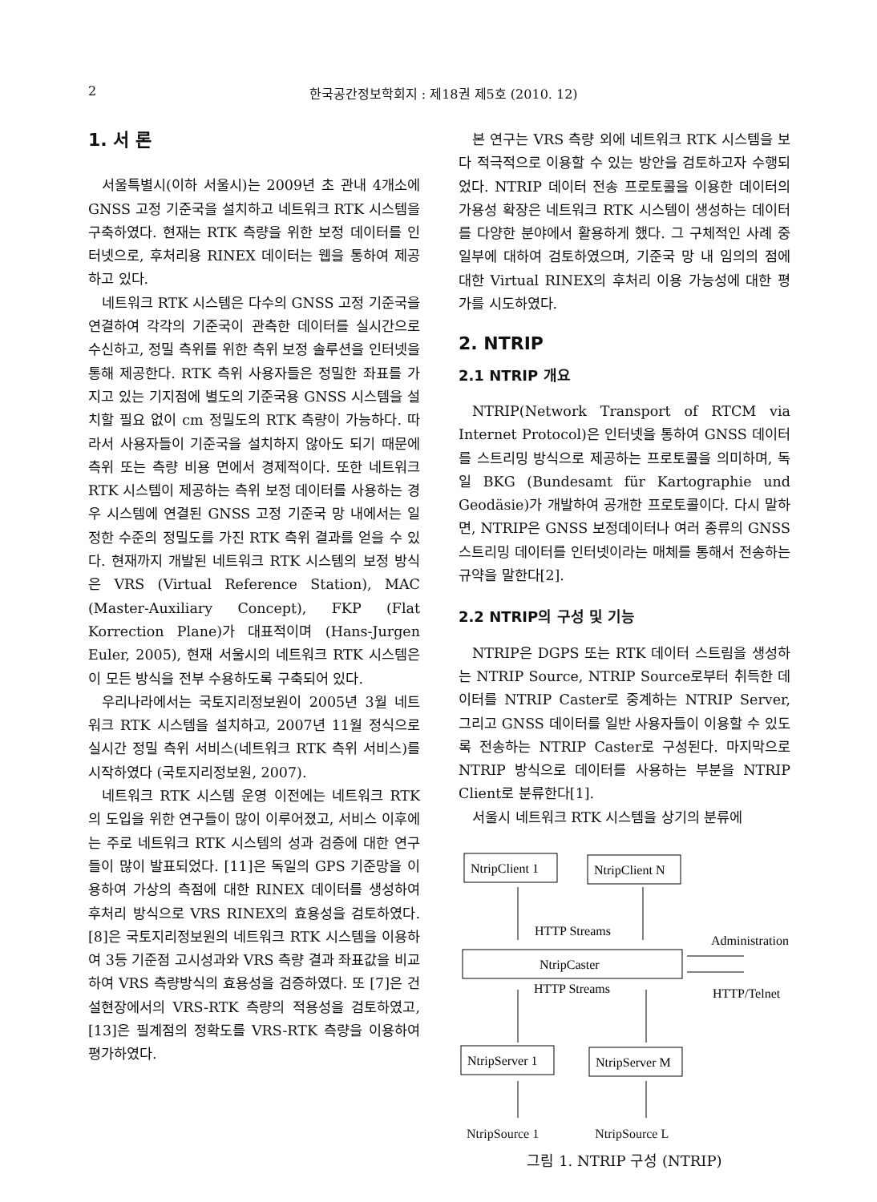2
한국공간정보학회지 : 제18권 제5호 (2010. 12)
1. 서 론
서울특별시(이하 서울시)는 2009년 초 관내 4개소에 GNSS 고정 기준국을 설치하고 네트워크 RTK 시스템을 구축하였다. 현재는 RTK 측량을 위한 보정 데이터를 인터넷으로, 후처리용 RINEX 데이터는 웹을 통하여 제공하고 있다.
네트워크 RTK 시스템은 다수의 GNSS 고정 기준국을 연결하여 각각의 기준국이 관측한 데이터를 실시간으로 수신하고, 정밀 측위를 위한 측위 보정 솔루션을 인터넷을 통해 제공한다. RTK 측위 사용자들은 정밀한 좌표를 가지고 있는 기지점에 별도의 기준국용 GNSS 시스템을 설치할 필요 없이 cm 정밀도의 RTK 측량이 가능하다. 따라서 사용자들이 기준국을 설치하지 않아도 되기 때문에 측위 또는 측량 비용 면에서 경제적이다. 또한 네트워크 RTK 시스템이 제공하는 측위 보정 데이터를 사용하는 경우 시스템에 연결된 GNSS 고정 기준국 망 내에서는 일정한 수준의 정밀도를 가진 RTK 측위 결과를 얻을 수 있다. 현재까지 개발된 네트워크 RTK 시스템의 보정 방식은 VRS (Virtual Reference Station), MAC (Master-Auxiliary Concept), FKP (Flat Korrection Plane)가 대표적이며 (Hans-Jurgen Euler, 2005), 현재 서울시의 네트워크 RTK 시스템은 이 모든 방식을 전부 수용하도록 구축되어 있다.
우리나라에서는 국토지리정보원이 2005년 3월 네트워크 RTK 시스템을 설치하고, 2007년 11월 정식으로 실시간 정밀 측위 서비스(네트워크 RTK 측위 서비스)를 시작하였다 (국토지리정보원, 2007).
네트워크 RTK 시스템 운영 이전에는 네트워크 RTK 의 도입을 위한 연구들이 많이 이루어졌고, 서비스 이후에는 주로 네트워크 RTK 시스템의 성과 검증에 대한 연구들이 많이 발표되었다. [11]은 독일의 GPS 기준망을 이용하여 가상의 측점에 대한 RINEX 데이터를 생성하여 후처리 방식으로 VRS RINEX의 효용성을 검토하였다. [8]은 국토지리정보원의 네트워크 RTK 시스템을 이용하여 3등 기준점 고시성과와 VRS 측량 결과 좌표값을 비교하여 VRS 측량방식의 효용성을 검증하였다. 또 [7]은 건설현장에서의 VRS-RTK 측량의 적용성을 검토하였고, [13]은 필계점의 정확도를 VRS-RTK 측량을 이용하여 평가하였다.
본 연구는 VRS 측량 외에 네트워크 RTK 시스템을 보다 적극적으로 이용할 수 있는 방안을 검토하고자 수행되었다. NTRIP 데이터 전송 프로토콜을 이용한 데이터의 가용성 확장은 네트워크 RTK 시스템이 생성하는 데이터를 다양한 분야에서 활용하게 했다. 그 구체적인 사례 중 일부에 대하여 검토하였으며, 기준국 망 내 임의의 점에 대한 Virtual RINEX의 후처리 이용 가능성에 대한 평가를 시도하였다.
2. NTRIP
2.1 NTRIP 개요
NTRIP(Network Transport of RTCM via Internet Protocol)은 인터넷을 통하여 GNSS 데이터를 스트리밍 방식으로 제공하는 프로토콜을 의미하며, 독일 BKG (Bundesamt für Kartographie und Geodäsie)가 개발하여 공개한 프로토콜이다. 다시 말하면, NTRIP은 GNSS 보정데이터나 여러 종류의 GNSS 스트리밍 데이터를 인터넷이라는 매체를 통해서 전송하는 규약을 말한다[2].
2.2 NTRIP의 구성 및 기능
NTRIP은 DGPS 또는 RTK 데이터 스트림을 생성하는 NTRIP Source, NTRIP Source로부터 취득한 데이터를 NTRIP Caster로 중계하는 NTRIP Server, 그리고 GNSS 데이터를 일반 사용자들이 이용할 수 있도록 전송하는 NTRIP Caster로 구성된다. 마지막으로 NTRIP 방식으로 데이터를 사용하는 부분을 NTRIP Client로 분류한다[1].
서울시 네트워크 RTK 시스템을 상기의 분류에
NtripClient 1
NtripClient N
HTTP Streams
NtripCaster
HTTP Streams
Administration
HTTP/Telnet
NtripServer 1
NtripServer M
NtripSource 1 NtripSource L
그림 1. NTRIP 구성 (NTRIP)